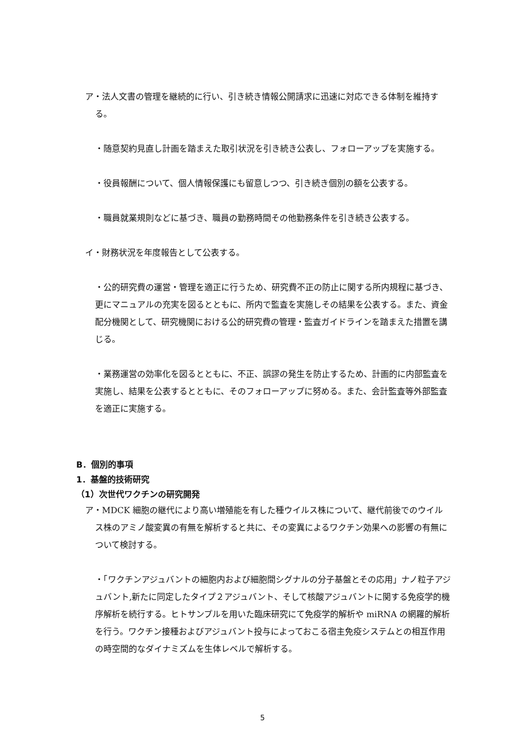ア・法人文書の管理を継続的に行い、引き続き情報公開請求に迅速に対応できる体制を維持する。
・随意契約見直し計画を踏まえた取引状況を引き続き公表し、フォローアップを実施する。
・役員報酬について、個人情報保護にも留意しつつ、引き続き個別の額を公表する。
・職員就業規則などに基づき、職員の勤務時間その他勤務条件を引き続き公表する。
イ・財務状況を年度報告として公表する。
・公的研究費の運営・管理を適正に行うため、研究費不正の防止に関する所内規程に基づき、更にマニュアルの充実を図るとともに、所内で監査を実施しその結果を公表する。また、資金配分機関として、研究機関における公的研究費の管理・監査ガイドラインを踏まえた措置を講じる。
・業務運営の効率化を図るとともに、不正、誤謬の発生を防止するため、計画的に内部監査を実施し、結果を公表するとともに、そのフォローアップに努める。また、会計監査等外部監査を適正に実施する。
B．個別的事項
1．基盤的技術研究
（1）次世代ワクチンの研究開発
ア・MDCK 細胞の継代により高い増殖能を有した種ウイルス株について、継代前後でのウイルス株のアミノ酸変異の有無を解析すると共に、その変異によるワクチン効果への影響の有無について検討する。
・「ワクチンアジュバントの細胞内および細胞間シグナルの分子基盤とその応用」ナノ粒子アジュバント,新たに同定したタイプ２アジュバント、そして核酸アジュバントに関する免疫学的機序解析を続行する。ヒトサンプルを用いた臨床研究にて免疫学的解析や miRNA の網羅的解析を行う。ワクチン接種およびアジュバント投与によっておこる宿主免疫システムとの相互作用の時空間的なダイナミズムを生体レベルで解析する。
5